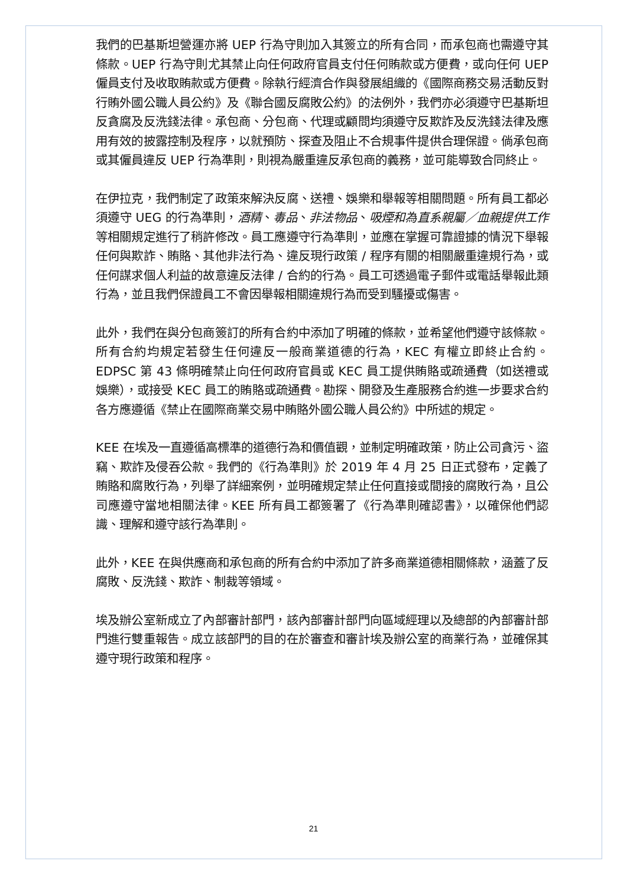我們的巴基斯坦營運亦將 UEP 行為守則加入其簽立的所有合同，而承包商也需遵守其條款。UEP 行為守則尤其禁止向任何政府官員支付任何賄款或方便費，或向任何 UEP 僱員支付及收取賄款或方便費。除執行經濟合作與發展組織的《國際商務交易活動反對行賄外國公職人員公約》及《聯合國反腐敗公約》的法例外，我們亦必須遵守巴基斯坦反貪腐及反洗錢法律。承包商、分包商、代理或顧問均須遵守反欺詐及反洗錢法律及應用有效的披露控制及程序，以就預防、探查及阻止不合規事件提供合理保證。倘承包商或其僱員違反 UEP 行為準則，則視為嚴重違反承包商的義務，並可能導致合同終止。
在伊拉克，我們制定了政策來解決反腐、送禮、娛樂和舉報等相關問題。所有員工都必須遵守 UEG 的行為準則，酒精、毒品、非法物品、吸煙和為直系親屬／血親提供工作等相關規定進行了稍許修改。員工應遵守行為準則，並應在掌握可靠證據的情況下舉報任何與欺詐、賄賂、其他非法行為、違反現行政策 / 程序有關的相關嚴重違規行為，或任何謀求個人利益的故意違反法律 / 合約的行為。員工可透過電子郵件或電話舉報此類行為，並且我們保證員工不會因舉報相關違規行為而受到騷擾或傷害。
此外，我們在與分包商簽訂的所有合約中添加了明確的條款，並希望他們遵守該條款。所有合約均規定若發生任何違反一般商業道德的行為，KEC 有權立即終止合約。EDPSC 第 43 條明確禁止向任何政府官員或 KEC 員工提供賄賂或疏通費（如送禮或娛樂），或接受 KEC 員工的賄賂或疏通費。勘探、開發及生產服務合約進一步要求合約各方應遵循《禁止在國際商業交易中賄賂外國公職人員公約》中所述的規定。
KEE 在埃及一直遵循高標準的道德行為和價值觀，並制定明確政策，防止公司貪污、盜竊、欺詐及侵吞公款。我們的《行為準則》於 2019 年 4 月 25 日正式發布，定義了賄賂和腐敗行為，列舉了詳細案例，並明確規定禁止任何直接或間接的腐敗行為，且公司應遵守當地相關法律。KEE 所有員工都簽署了《行為準則確認書》，以確保他們認識、理解和遵守該行為準則。
此外，KEE 在與供應商和承包商的所有合約中添加了許多商業道德相關條款，涵蓋了反腐敗、反洗錢、欺詐、制裁等領域。
埃及辦公室新成立了內部審計部門，該內部審計部門向區域經理以及總部的內部審計部門進行雙重報告。成立該部門的目的在於審查和審計埃及辦公室的商業行為，並確保其遵守現行政策和程序。
21